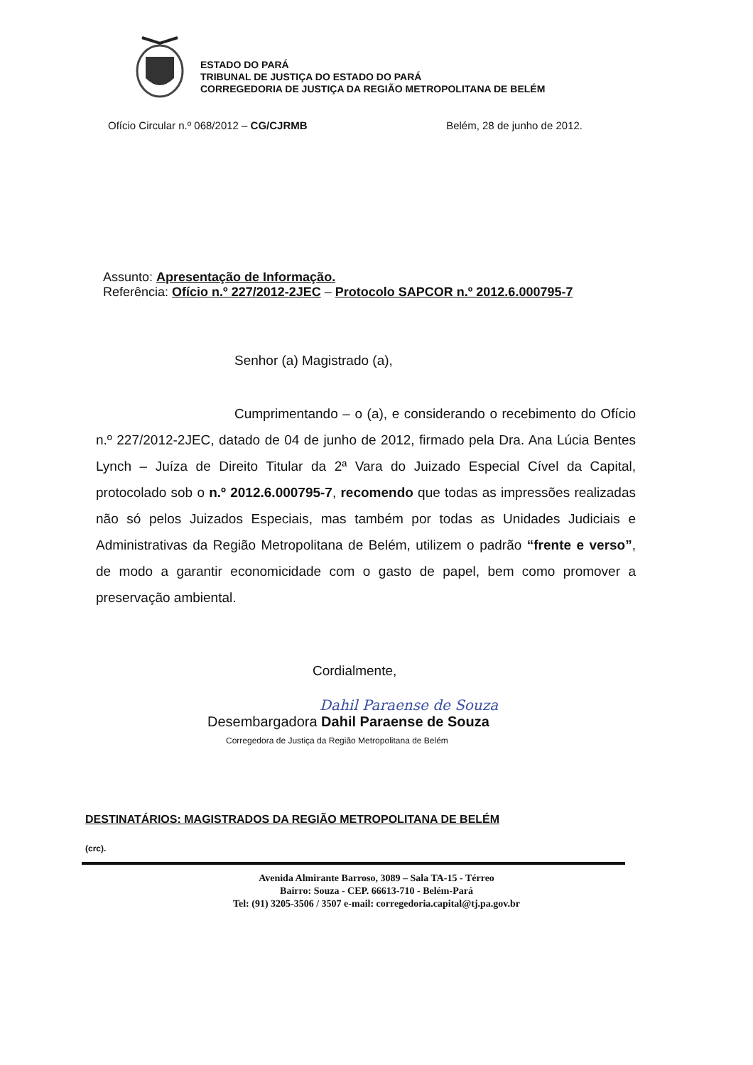ESTADO DO PARÁ
TRIBUNAL DE JUSTIÇA DO ESTADO DO PARÁ
CORREGEDORIA DE JUSTIÇA DA REGIÃO METROPOLITANA DE BELÉM
Ofício Circular n.º 068/2012 – CG/CJRMB Belém, 28 de junho de 2012.
Assunto: Apresentação de Informação.
Referência: Ofício n.º 227/2012-2JEC – Protocolo SAPCOR n.º 2012.6.000795-7
Senhor (a) Magistrado (a),
Cumprimentando – o (a), e considerando o recebimento do Ofício n.º 227/2012-2JEC, datado de 04 de junho de 2012, firmado pela Dra. Ana Lúcia Bentes Lynch – Juíza de Direito Titular da 2ª Vara do Juizado Especial Cível da Capital, protocolado sob o n.º 2012.6.000795-7, recomendo que todas as impressões realizadas não só pelos Juizados Especiais, mas também por todas as Unidades Judiciais e Administrativas da Região Metropolitana de Belém, utilizem o padrão “frente e verso”, de modo a garantir economicidade com o gasto de papel, bem como promover a preservação ambiental.
Cordialmente,
Dahil Paraense de Souza
Desembargadora Dahil Paraense de Souza
Corregedora de Justiça da Região Metropolitana de Belém
DESTINATÁRIOS: MAGISTRADOS DA REGIÃO METROPOLITANA DE BELÉM
(crc).
Avenida Almirante Barroso, 3089 – Sala TA-15 - Térreo
Bairro: Souza - CEP. 66613-710 - Belém-Pará
Tel: (91) 3205-3506 / 3507 e-mail: corregedoria.capital@tj.pa.gov.br